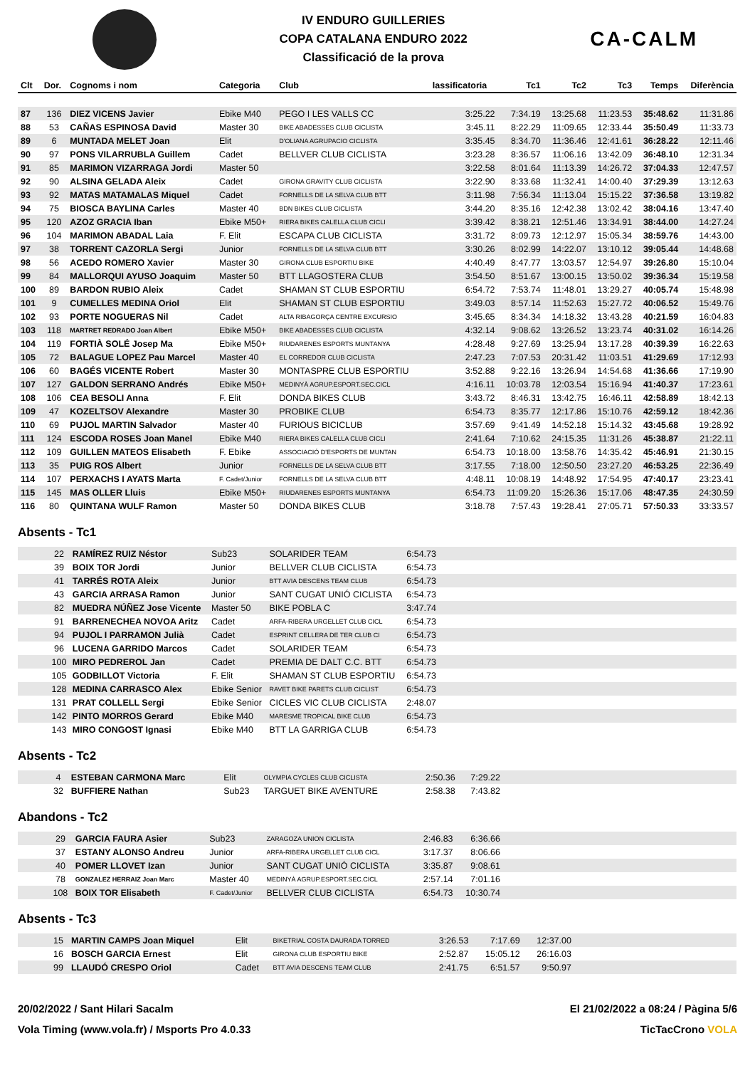IV ENDURO GUILLERIES
COPA CATALANA ENDURO 2022
Classificació de la prova
CA-CALM
| Clt | Dor. | Cognoms i nom | Categoria | Club | lassificatoria | Tc1 | Tc2 | Tc3 | Temps | Diferència |
| --- | --- | --- | --- | --- | --- | --- | --- | --- | --- | --- |
| 87 | 136 | DIEZ VICENS Javier | Ebike M40 | PEGO I LES VALLS CC | 3:25.22 | 7:34.19 | 13:25.68 | 11:23.53 | 35:48.62 | 11:31.86 |
| 88 | 53 | CAÑAS ESPINOSA David | Master 30 | BIKE ABADESSES CLUB CICLISTA | 3:45.11 | 8:22.29 | 11:09.65 | 12:33.44 | 35:50.49 | 11:33.73 |
| 89 | 6 | MUNTADA MELET Joan | Elit | D'OLIANA AGRUPACIO CICLISTA | 3:35.45 | 8:34.70 | 11:36.46 | 12:41.61 | 36:28.22 | 12:11.46 |
| 90 | 97 | PONS VILARRUBLA Guillem | Cadet | BELLVER CLUB CICLISTA | 3:23.28 | 8:36.57 | 11:06.16 | 13:42.09 | 36:48.10 | 12:31.34 |
| 91 | 85 | MARIMON VIZARRAGA Jordi | Master 50 | | 3:22.58 | 8:01.64 | 11:13.39 | 14:26.72 | 37:04.33 | 12:47.57 |
| 92 | 90 | ALSINA GELADA Aleix | Cadet | GIRONA GRAVITY CLUB CICLISTA | 3:22.90 | 8:33.68 | 11:32.41 | 14:00.40 | 37:29.39 | 13:12.63 |
| 93 | 92 | MATAS MATAMALAS Miquel | Cadet | FORNELLS DE LA SELVA CLUB BTT | 3:11.98 | 7:56.34 | 11:13.04 | 15:15.22 | 37:36.58 | 13:19.82 |
| 94 | 75 | BIOSCA BAYLINA Carles | Master 40 | BDN BIKES CLUB CICLISTA | 3:44.20 | 8:35.16 | 12:42.38 | 13:02.42 | 38:04.16 | 13:47.40 |
| 95 | 120 | AZOZ GRACIA Iban | Ebike M50+ | RIERA BIKES CALELLA CLUB CICLI | 3:39.42 | 8:38.21 | 12:51.46 | 13:34.91 | 38:44.00 | 14:27.24 |
| 96 | 104 | MARIMON ABADAL Laia | F. Elit | ESCAPA CLUB CICLISTA | 3:31.72 | 8:09.73 | 12:12.97 | 15:05.34 | 38:59.76 | 14:43.00 |
| 97 | 38 | TORRENT CAZORLA Sergi | Junior | FORNELLS DE LA SELVA CLUB BTT | 3:30.26 | 8:02.99 | 14:22.07 | 13:10.12 | 39:05.44 | 14:48.68 |
| 98 | 56 | ACEDO ROMERO Xavier | Master 30 | GIRONA CLUB ESPORTIU BIKE | 4:40.49 | 8:47.77 | 13:03.57 | 12:54.97 | 39:26.80 | 15:10.04 |
| 99 | 84 | MALLORQUI AYUSO Joaquim | Master 50 | BTT LLAGOSTERA CLUB | 3:54.50 | 8:51.67 | 13:00.15 | 13:50.02 | 39:36.34 | 15:19.58 |
| 100 | 89 | BARDON RUBIO Aleix | Cadet | SHAMAN ST CLUB ESPORTIU | 6:54.72 | 7:53.74 | 11:48.01 | 13:29.27 | 40:05.74 | 15:48.98 |
| 101 | 9 | CUMELLES MEDINA Oriol | Elit | SHAMAN ST CLUB ESPORTIU | 3:49.03 | 8:57.14 | 11:52.63 | 15:27.72 | 40:06.52 | 15:49.76 |
| 102 | 93 | PORTE NOGUERAS Nil | Cadet | ALTA RIBAGORÇA CENTRE EXCURSIO | 3:45.65 | 8:34.34 | 14:18.32 | 13:43.28 | 40:21.59 | 16:04.83 |
| 103 | 118 | MARTRET REDRADO Joan Albert | Ebike M50+ | BIKE ABADESSES CLUB CICLISTA | 4:32.14 | 9:08.62 | 13:26.52 | 13:23.74 | 40:31.02 | 16:14.26 |
| 104 | 119 | FORTIÀ SOLÉ Josep Ma | Ebike M50+ | RIUDARENES ESPORTS MUNTANYA | 4:28.48 | 9:27.69 | 13:25.94 | 13:17.28 | 40:39.39 | 16:22.63 |
| 105 | 72 | BALAGUE LOPEZ Pau Marcel | Master 40 | EL CORREDOR CLUB CICLISTA | 2:47.23 | 7:07.53 | 20:31.42 | 11:03.51 | 41:29.69 | 17:12.93 |
| 106 | 60 | BAGÉS VICENTE Robert | Master 30 | MONTASPRE CLUB ESPORTIU | 3:52.88 | 9:22.16 | 13:26.94 | 14:54.68 | 41:36.66 | 17:19.90 |
| 107 | 127 | GALDON SERRANO Andrés | Ebike M50+ | MEDINYÀ AGRUP.ESPORT.SEC.CICL | 4:16.11 | 10:03.78 | 12:03.54 | 15:16.94 | 41:40.37 | 17:23.61 |
| 108 | 106 | CEA BESOLI Anna | F. Elit | DONDA BIKES CLUB | 3:43.72 | 8:46.31 | 13:42.75 | 16:46.11 | 42:58.89 | 18:42.13 |
| 109 | 47 | KOZELTSOV Alexandre | Master 30 | PROBIKE CLUB | 6:54.73 | 8:35.77 | 12:17.86 | 15:10.76 | 42:59.12 | 18:42.36 |
| 110 | 69 | PUJOL MARTIN Salvador | Master 40 | FURIOUS BICICLUB | 3:57.69 | 9:41.49 | 14:52.18 | 15:14.32 | 43:45.68 | 19:28.92 |
| 111 | 124 | ESCODA ROSES Joan Manel | Ebike M40 | RIERA BIKES CALELLA CLUB CICLI | 2:41.64 | 7:10.62 | 24:15.35 | 11:31.26 | 45:38.87 | 21:22.11 |
| 112 | 109 | GUILLEN MATEOS Elisabeth | F. Ebike | ASSOCIACIÓ D'ESPORTS DE MUNTAN | 6:54.73 | 10:18.00 | 13:58.76 | 14:35.42 | 45:46.91 | 21:30.15 |
| 113 | 35 | PUIG ROS Albert | Junior | FORNELLS DE LA SELVA CLUB BTT | 3:17.55 | 7:18.00 | 12:50.50 | 23:27.20 | 46:53.25 | 22:36.49 |
| 114 | 107 | PERXACHS I AYATS Marta | F. Cadet/Junior | FORNELLS DE LA SELVA CLUB BTT | 4:48.11 | 10:08.19 | 14:48.92 | 17:54.95 | 47:40.17 | 23:23.41 |
| 115 | 145 | MAS OLLER Lluis | Ebike M50+ | RIUDARENES ESPORTS MUNTANYA | 6:54.73 | 11:09.20 | 15:26.36 | 15:17.06 | 48:47.35 | 24:30.59 |
| 116 | 80 | QUINTANA WULF Ramon | Master 50 | DONDA BIKES CLUB | 3:18.78 | 7:57.43 | 19:28.41 | 27:05.71 | 57:50.33 | 33:33.57 |
Absents - Tc1
| | 22 | RAMÍREZ RUIZ Néstor | Sub23 | SOLARIDER TEAM | 6:54.73 | |
| | 39 | BOIX TOR Jordi | Junior | BELLVER CLUB CICLISTA | 6:54.73 | |
| | 41 | TARRÉS ROTA Aleix | Junior | BTT AVIA DESCENS TEAM CLUB | 6:54.73 | |
| | 43 | GARCIA ARRASA Ramon | Junior | SANT CUGAT UNIÓ CICLISTA | 6:54.73 | |
| | 82 | MUEDRA NÚÑEZ Jose Vicente | Master 50 | BIKE POBLA C | 3:47.74 | |
| | 91 | BARRENECHEA NOVOA Aritz | Cadet | ARFA-RIBERA URGELLET CLUB CICL | 6:54.73 | |
| | 94 | PUJOL I PARRAMON Julià | Cadet | ESPRINT CELLERA DE TER CLUB CI | 6:54.73 | |
| | 96 | LUCENA GARRIDO Marcos | Cadet | SOLARIDER TEAM | 6:54.73 | |
| | 100 | MIRO PEDREROL Jan | Cadet | PREMIA DE DALT C.C. BTT | 6:54.73 | |
| | 105 | GODBILLOT Victoria | F. Elit | SHAMAN ST CLUB ESPORTIU | 6:54.73 | |
| | 128 | MEDINA CARRASCO Alex | Ebike Senior | RAVET BIKE PARETS CLUB CICLIST | 6:54.73 | |
| | 131 | PRAT COLLELL Sergi | Ebike Senior | CICLES VIC CLUB CICLISTA | 2:48.07 | |
| | 142 | PINTO MORROS Gerard | Ebike M40 | MARESME TROPICAL BIKE CLUB | 6:54.73 | |
| | 143 | MIRO CONGOST Ignasi | Ebike M40 | BTT LA GARRIGA CLUB | 6:54.73 | |
Absents - Tc2
| | 4 | ESTEBAN CARMONA Marc | Elit | OLYMPIA CYCLES CLUB CICLISTA | 2:50.36 | 7:29.22 | |
| | 32 | BUFFIERE Nathan | Sub23 | TARGUET BIKE AVENTURE | 2:58.38 | 7:43.82 | |
Abandons - Tc2
| | 29 | GARCIA FAURA Asier | Sub23 | ZARAGOZA UNION CICLISTA | 2:46.83 | 6:36.66 | |
| | 37 | ESTANY ALONSO Andreu | Junior | ARFA-RIBERA URGELLET CLUB CICL | 3:17.37 | 8:06.66 | |
| | 40 | POMER LLOVET Izan | Junior | SANT CUGAT UNIÓ CICLISTA | 3:35.87 | 9:08.61 | |
| | 78 | GONZALEZ HERRAIZ Joan Marc | Master 40 | MEDINYÀ AGRUP.ESPORT.SEC.CICL | 2:57.14 | 7:01.16 | |
| | 108 | BOIX TOR Elisabeth | F. Cadet/Junior | BELLVER CLUB CICLISTA | 6:54.73 | 10:30.74 | |
Absents - Tc3
| | 15 | MARTIN CAMPS Joan Miquel | Elit | BIKETRIAL COSTA DAURADA TORRED | 3:26.53 | 7:17.69 | 12:37.00 | |
| | 16 | BOSCH GARCIA Ernest | Elit | GIRONA CLUB ESPORTIU BIKE | 2:52.87 | 15:05.12 | 26:16.03 | |
| | 99 | LLAUDÓ CRESPO Oriol | Cadet | BTT AVIA DESCENS TEAM CLUB | 2:41.75 | 6:51.57 | 9:50.97 | |
20/02/2022 / Sant Hilari Sacalm El 21/02/2022 a 08:24 / Pàgina 5/6
Vola Timing (www.vola.fr) / Msports Pro 4.0.33 TicTacCrono VOLA